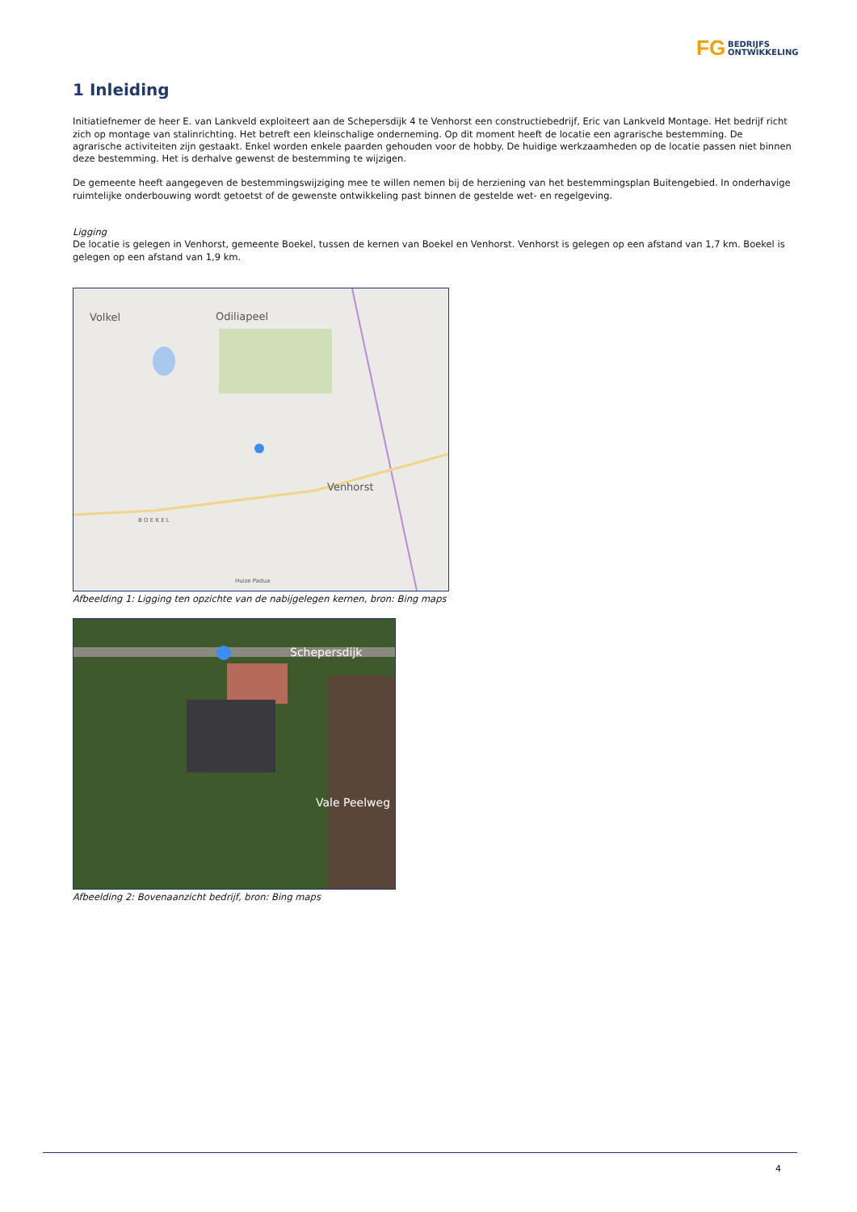FG BEDRIJFS
ONTWIKKELING
1 Inleiding
Initiatiefnemer de heer E. van Lankveld exploiteert aan de Schepersdijk 4 te Venhorst een constructiebedrijf, Eric van Lankveld Montage. Het bedrijf richt zich op montage van stalinrichting. Het betreft een kleinschalige onderneming. Op dit moment heeft de locatie een agrarische bestemming. De agrarische activiteiten zijn gestaakt. Enkel worden enkele paarden gehouden voor de hobby. De huidige werkzaamheden op de locatie passen niet binnen deze bestemming. Het is derhalve gewenst de bestemming te wijzigen.
De gemeente heeft aangegeven de bestemmingswijziging mee te willen nemen bij de herziening van het bestemmingsplan Buitengebied. In onderhavige ruimtelijke onderbouwing wordt getoetst of de gewenste ontwikkeling past binnen de gestelde wet- en regelgeving.
Ligging
De locatie is gelegen in Venhorst, gemeente Boekel, tussen de kernen van Boekel en Venhorst. Venhorst is gelegen op een afstand van 1,7 km. Boekel is gelegen op een afstand van 1,9 km.
Volkel Odiliapeel
Venhorst
B O E K E L
Huize Padua
Afbeelding 1: Ligging ten opzichte van de nabijgelegen kernen, bron: Bing maps
Schepersdijk
Vale Peelweg
Afbeelding 2: Bovenaanzicht bedrijf, bron: Bing maps
4